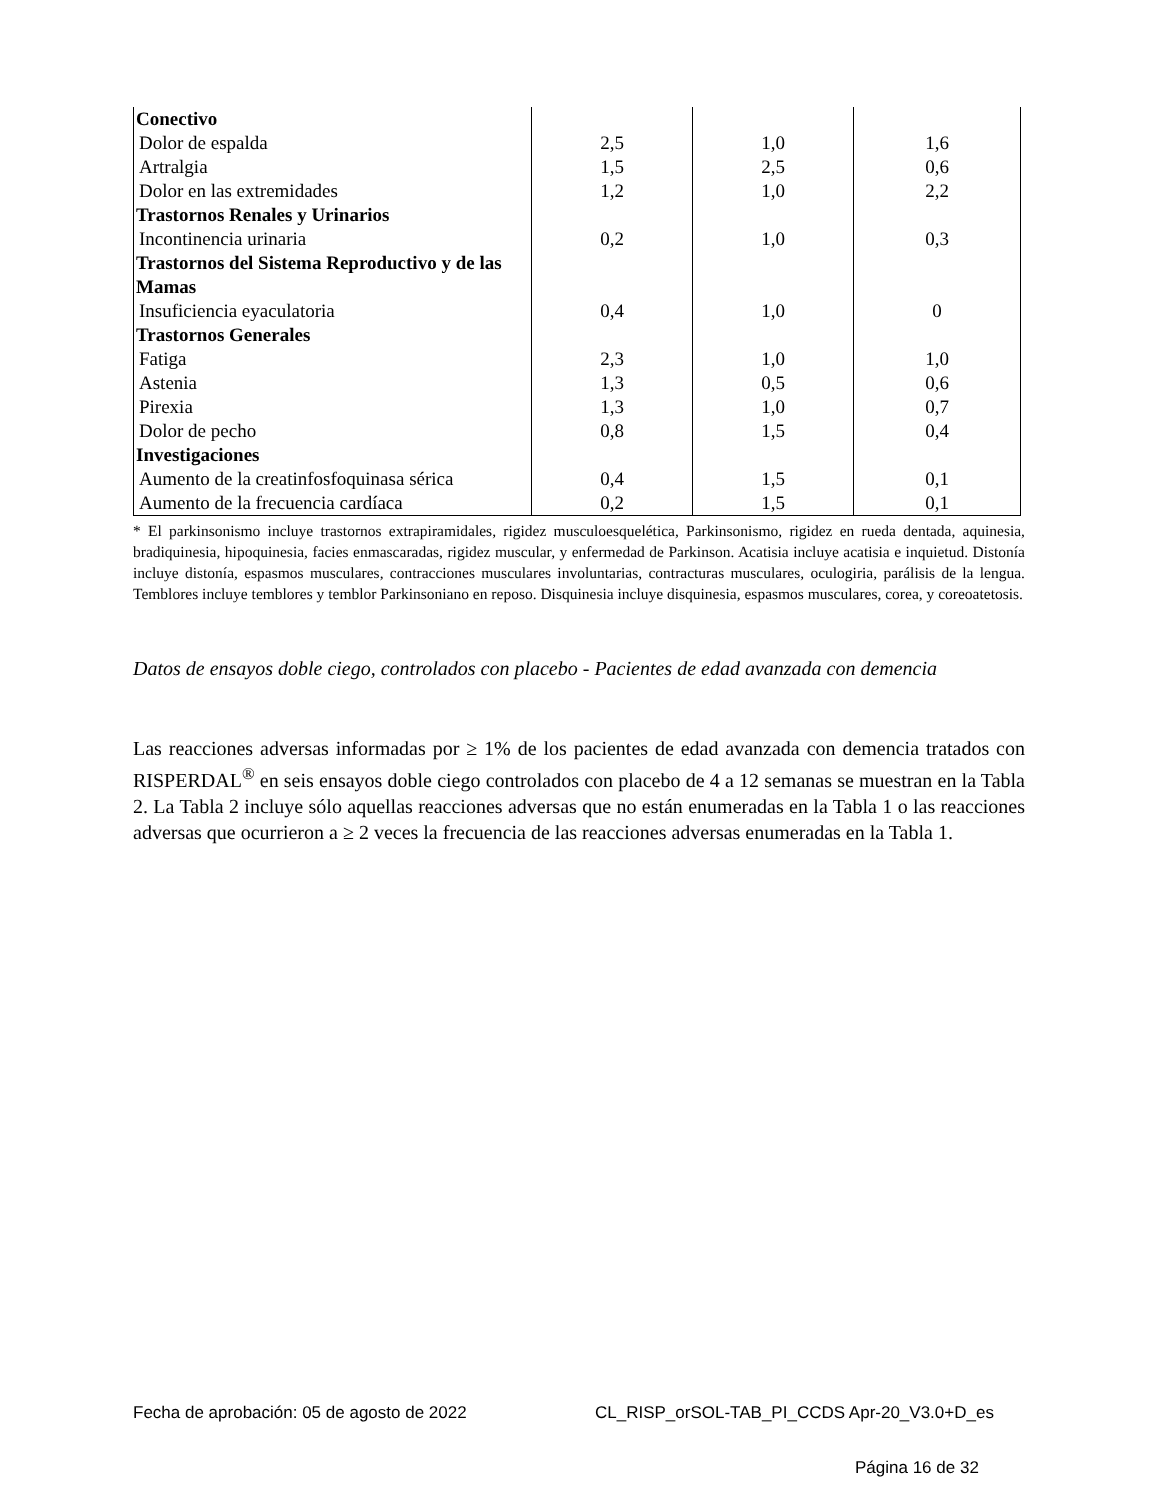| Conectivo | | | |
| Dolor de espalda | 2,5 | 1,0 | 1,6 |
| Artralgia | 1,5 | 2,5 | 0,6 |
| Dolor en las extremidades | 1,2 | 1,0 | 2,2 |
| Trastornos Renales y Urinarios | | | |
| Incontinencia urinaria | 0,2 | 1,0 | 0,3 |
| Trastornos del Sistema Reproductivo y de las Mamas | | | |
| Insuficiencia eyaculatoria | 0,4 | 1,0 | 0 |
| Trastornos Generales | | | |
| Fatiga | 2,3 | 1,0 | 1,0 |
| Astenia | 1,3 | 0,5 | 0,6 |
| Pirexia | 1,3 | 1,0 | 0,7 |
| Dolor de pecho | 0,8 | 1,5 | 0,4 |
| Investigaciones | | | |
| Aumento de la creatinfosfoquinasa sérica | 0,4 | 1,5 | 0,1 |
| Aumento de la frecuencia cardíaca | 0,2 | 1,5 | 0,1 |
* El parkinsonismo incluye trastornos extrapiramidales, rigidez musculoesquelética, Parkinsonismo, rigidez en rueda dentada, aquinesia, bradiquinesia, hipoquinesia, facies enmascaradas, rigidez muscular, y enfermedad de Parkinson. Acatisia incluye acatisia e inquietud. Distonía incluye distonía, espasmos musculares, contracciones musculares involuntarias, contracturas musculares, oculogiria, parálisis de la lengua. Temblores incluye temblores y temblor Parkinsoniano en reposo. Disquinesia incluye disquinesia, espasmos musculares, corea, y coreoatetosis.
Datos de ensayos doble ciego, controlados con placebo - Pacientes de edad avanzada con demencia
Las reacciones adversas informadas por ≥ 1% de los pacientes de edad avanzada con demencia tratados con RISPERDAL<sup>®</sup> en seis ensayos doble ciego controlados con placebo de 4 a 12 semanas se muestran en la Tabla 2. La Tabla 2 incluye sólo aquellas reacciones adversas que no están enumeradas en la Tabla 1 o las reacciones adversas que ocurrieron a ≥ 2 veces la frecuencia de las reacciones adversas enumeradas en la Tabla 1.
Fecha de aprobación: 05 de agosto de 2022
CL_RISP_orSOL-TAB_PI_CCDS Apr-20_V3.0+D_es
Página 16 de 32